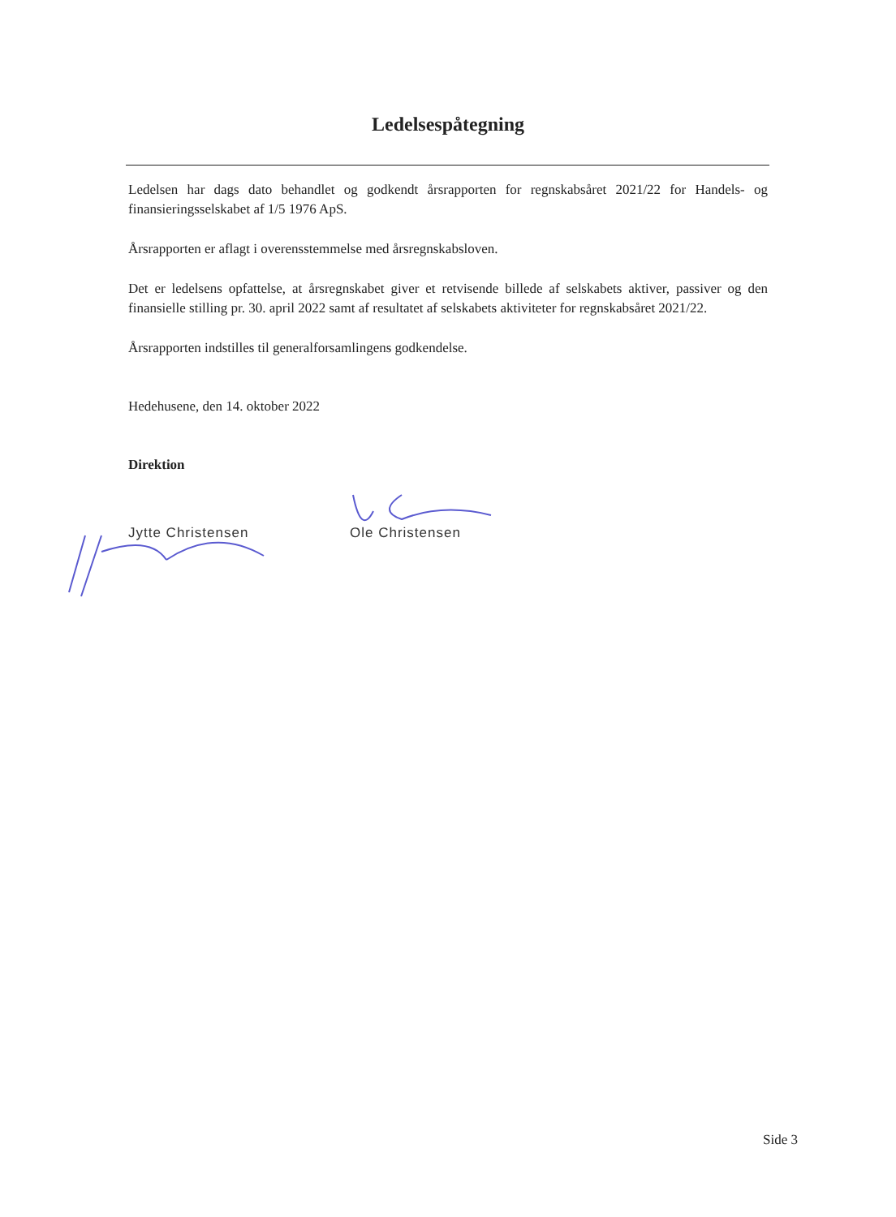Ledelsespåtegning
Ledelsen har dags dato behandlet og godkendt årsrapporten for regnskabsåret 2021/22 for Handels- og finansieringsselskabet af 1/5 1976 ApS.
Årsrapporten er aflagt i overensstemmelse med årsregnskabsloven.
Det er ledelsens opfattelse, at årsregnskabet giver et retvisende billede af selskabets aktiver, passiver og den finansielle stilling pr. 30. april 2022 samt af resultatet af selskabets aktiviteter for regnskabsåret 2021/22.
Årsrapporten indstilles til generalforsamlingens godkendelse.
Hedehusene, den 14. oktober 2022
Direktion
Jytte Christensen Ole Christensen
Side 3